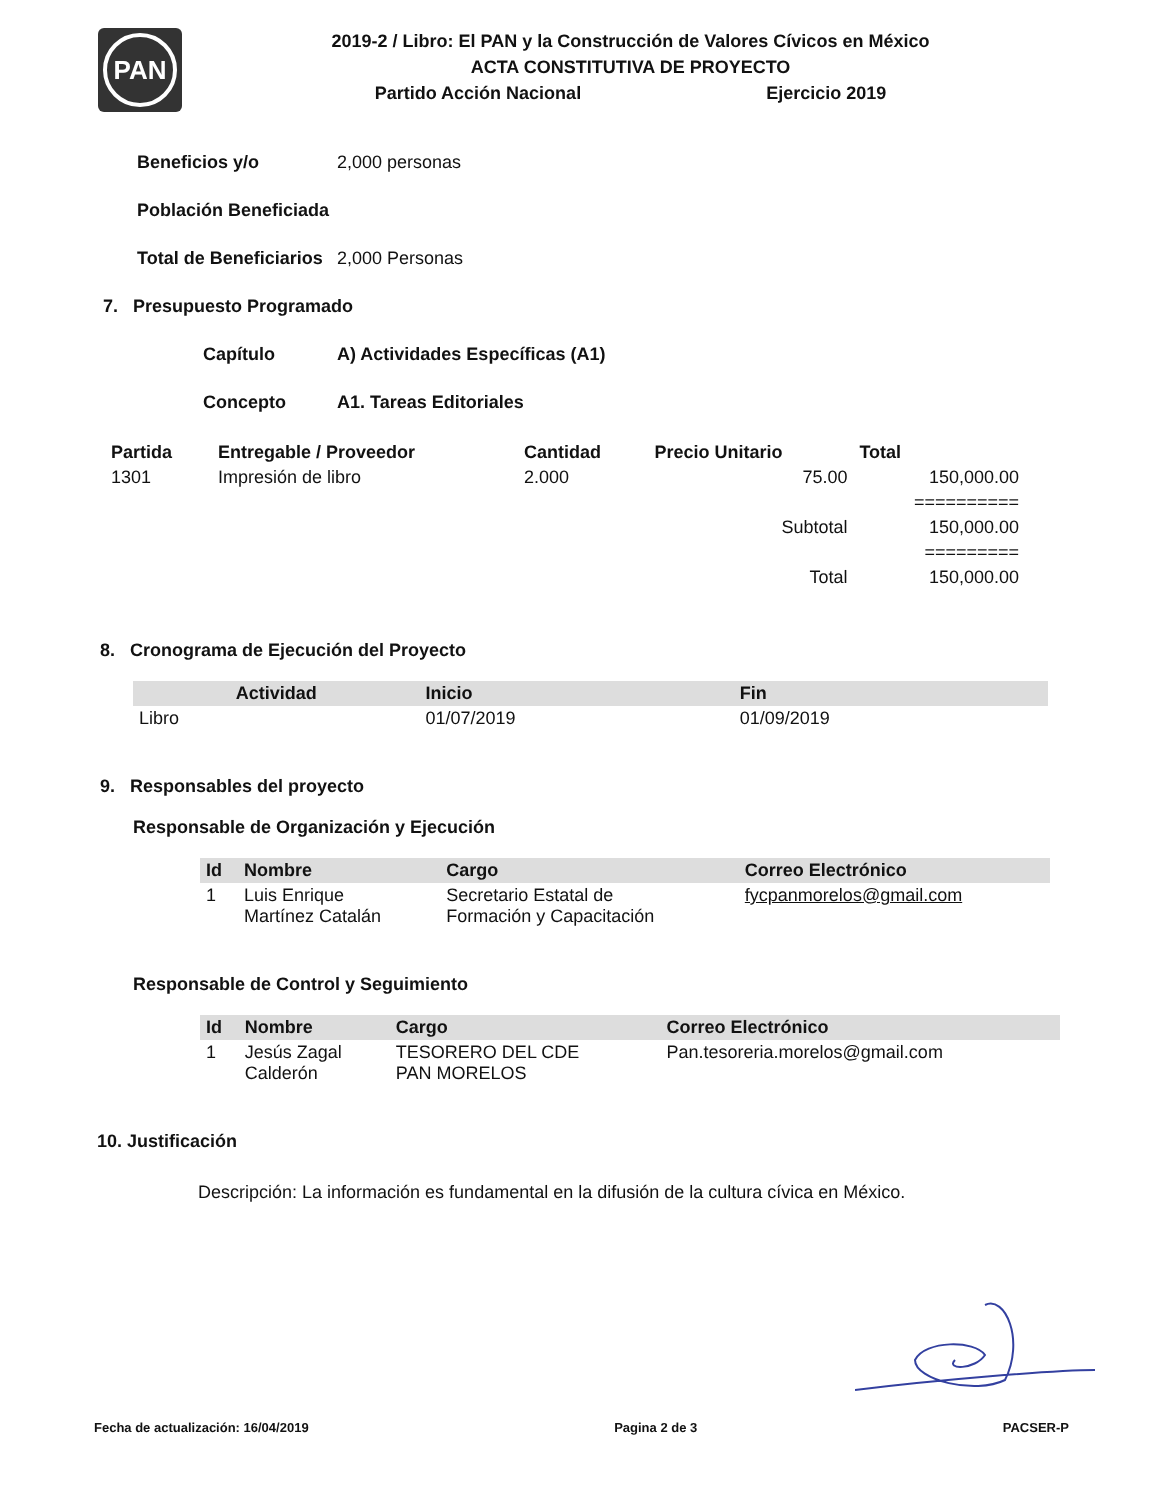PAN
2019-2 / Libro: El PAN y la Construcción de Valores Cívicos en México
ACTA CONSTITUTIVA DE PROYECTO
Partido Acción Nacional Ejercicio 2019
Beneficios y/o 2,000 personas
Población Beneficiada
Total de Beneficiarios 2,000 Personas
7. Presupuesto Programado
Capítulo A) Actividades Específicas (A1)
Concepto A1. Tareas Editoriales
| Partida | Entregable / Proveedor | Cantidad | Precio Unitario | Total |
| --- | --- | --- | --- | --- |
| 1301 | Impresión de libro | 2.000 | 75.00 | 150,000.00 |
| | | | | ========== |
| | | | Subtotal | 150,000.00 |
| | | | | ========= |
| | | | Total | 150,000.00 |
8. Cronograma de Ejecución del Proyecto
| Actividad | Inicio | Fin |
| --- | --- | --- |
| Libro | 01/07/2019 | 01/09/2019 |
9. Responsables del proyecto
Responsable de Organización y Ejecución
| Id | Nombre | Cargo | Correo Electrónico |
| --- | --- | --- | --- |
| 1 | Luis Enrique Martínez Catalán | Secretario Estatal de Formación y Capacitación | fycpanmorelos@gmail.com |
Responsable de Control y Seguimiento
| Id | Nombre | Cargo | Correo Electrónico |
| --- | --- | --- | --- |
| 1 | Jesús Zagal Calderón | TESORERO DEL CDE PAN MORELOS | Pan.tesoreria.morelos@gmail.com |
10. Justificación
Descripción: La información es fundamental en la difusión de la cultura cívica en México.
Fecha de actualización: 16/04/2019 Pagina 2 de 3 PACSER-P